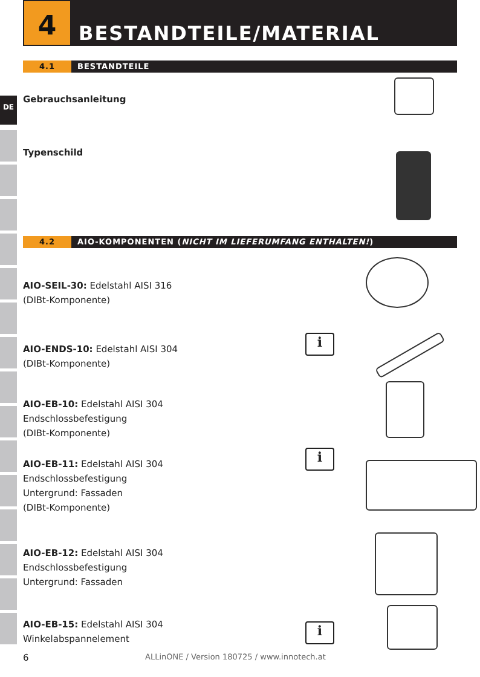4
BESTANDTEILE/MATERIAL
4.1 BESTANDTEILE
DE Gebrauchsanleitung
Typenschild
4.2 AIO-KOMPONENTEN (NICHT IM LIEFERUMFANG ENTHALTEN!)
AIO-SEIL-30: Edelstahl AISI 316
(DIBt-Komponente)
AIO-ENDS-10: Edelstahl AISI 304
(DIBt-Komponente)
AIO-EB-10: Edelstahl AISI 304
Endschlossbefestigung
(DIBt-Komponente)
AIO-EB-11: Edelstahl AISI 304
Endschlossbefestigung
Untergrund: Fassaden
(DIBt-Komponente)
AIO-EB-12: Edelstahl AISI 304
Endschlossbefestigung
Untergrund: Fassaden
AIO-EB-15: Edelstahl AISI 304
Winkelabspannelement
i
i
i
6
ALLinONE / Version 180725 / www.innotech.at